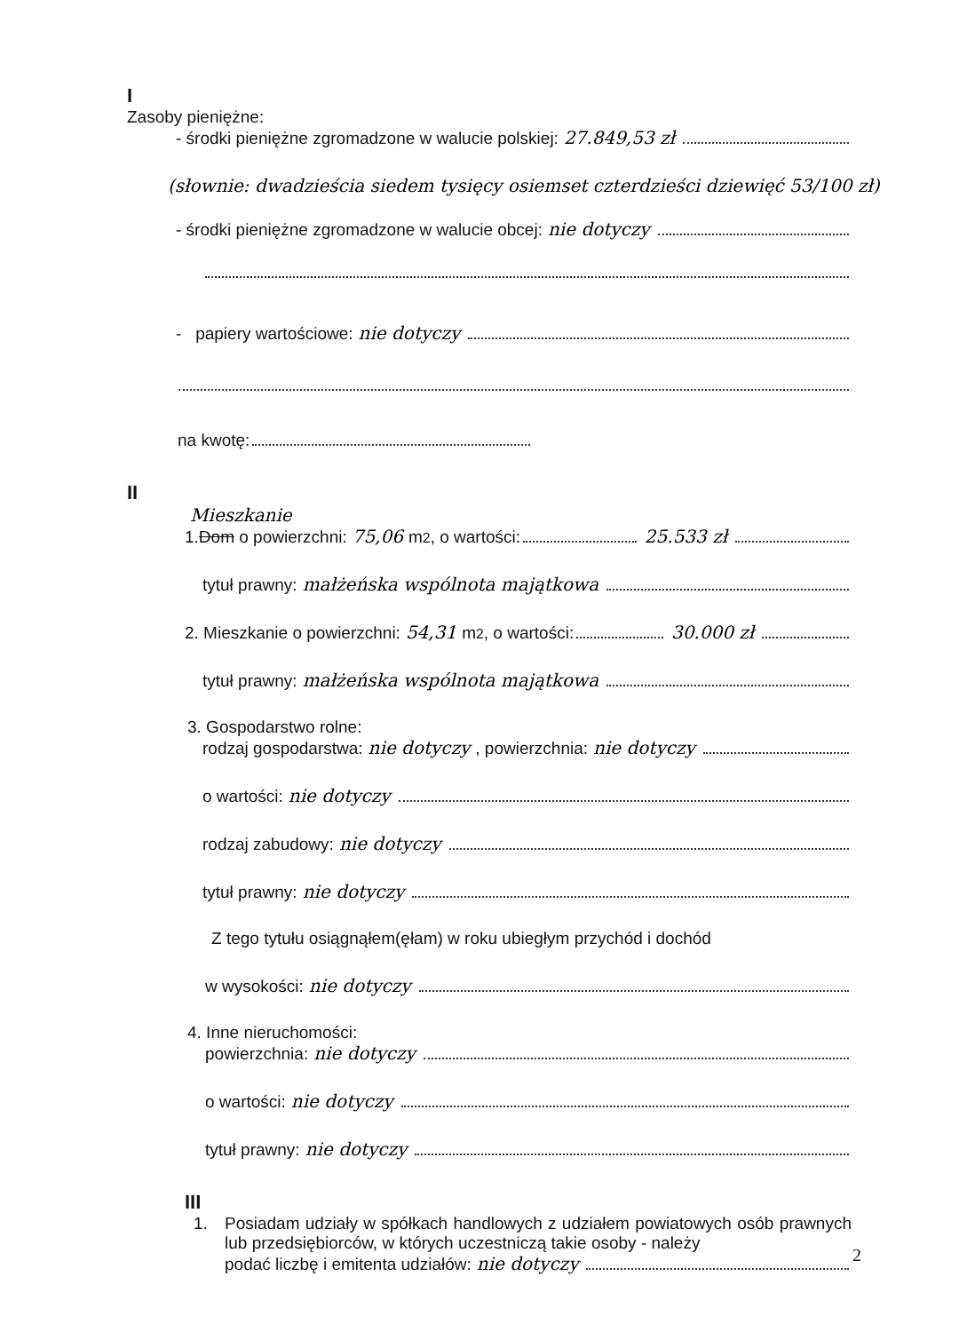I
Zasoby pieniężne:
- środki pieniężne zgromadzone w walucie polskiej: 27.849,53 zł
(słownie: dwadzieścia siedem tysięcy osiemset czterdzieści dziewięć 53/100 zł)
- środki pieniężne zgromadzone w walucie obcej: nie dotyczy
- papiery wartościowe: nie dotyczy
na kwotę:
II
Mieszkanie
1. Dom o powierzchni: 75,06 m<sup>2</sup>, o wartości: 25.533 zł
tytuł prawny: małżeńska wspólnota majątkowa
2. Mieszkanie o powierzchni: 54,31 m<sup>2</sup>, o wartości: 30.000 zł
tytuł prawny: małżeńska wspólnota majątkowa
3. Gospodarstwo rolne:
rodzaj gospodarstwa: nie dotyczy, powierzchnia: nie dotyczy
o wartości: nie dotyczy
rodzaj zabudowy: nie dotyczy
tytuł prawny: nie dotyczy
Z tego tytułu osiągnąłem(ęłam) w roku ubiegłym przychód i dochód
w wysokości: nie dotyczy
4. Inne nieruchomości:
powierzchnia: nie dotyczy
o wartości: nie dotyczy
tytuł prawny: nie dotyczy
III
1. Posiadam udziały w spółkach handlowych z udziałem powiatowych osób prawnych lub przedsiębiorców, w których uczestniczą takie osoby - należy
podać liczbę i emitenta udziałów: nie dotyczy
2